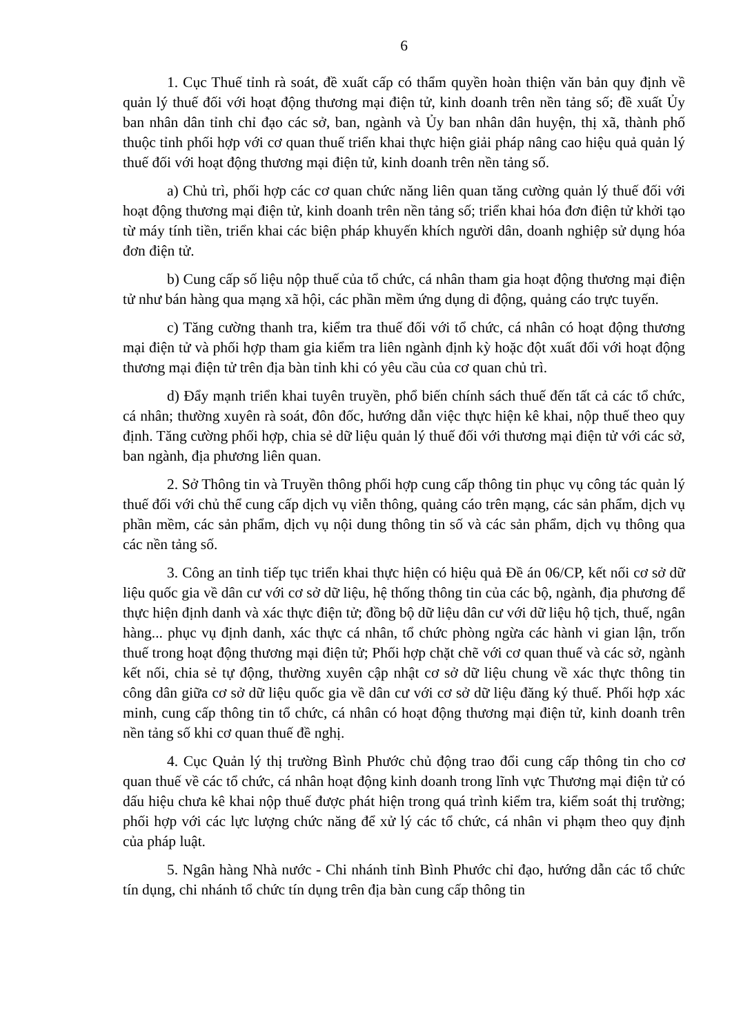6
1. Cục Thuế tỉnh rà soát, đề xuất cấp có thẩm quyền hoàn thiện văn bản quy định về quản lý thuế đối với hoạt động thương mại điện tử, kinh doanh trên nền tảng số; đề xuất Ủy ban nhân dân tỉnh chỉ đạo các sở, ban, ngành và Ủy ban nhân dân huyện, thị xã, thành phố thuộc tỉnh phối hợp với cơ quan thuế triển khai thực hiện giải pháp nâng cao hiệu quả quản lý thuế đối với hoạt động thương mại điện tử, kinh doanh trên nền tảng số.
a) Chủ trì, phối hợp các cơ quan chức năng liên quan tăng cường quản lý thuế đối với hoạt động thương mại điện tử, kinh doanh trên nền tảng số; triển khai hóa đơn điện tử khởi tạo từ máy tính tiền, triển khai các biện pháp khuyến khích người dân, doanh nghiệp sử dụng hóa đơn điện tử.
b) Cung cấp số liệu nộp thuế của tổ chức, cá nhân tham gia hoạt động thương mại điện tử như bán hàng qua mạng xã hội, các phần mềm ứng dụng di động, quảng cáo trực tuyến.
c) Tăng cường thanh tra, kiểm tra thuế đối với tổ chức, cá nhân có hoạt động thương mại điện tử và phối hợp tham gia kiểm tra liên ngành định kỳ hoặc đột xuất đối với hoạt động thương mại điện tử trên địa bàn tỉnh khi có yêu cầu của cơ quan chủ trì.
d) Đẩy mạnh triển khai tuyên truyền, phổ biến chính sách thuế đến tất cả các tổ chức, cá nhân; thường xuyên rà soát, đôn đốc, hướng dẫn việc thực hiện kê khai, nộp thuế theo quy định. Tăng cường phối hợp, chia sẻ dữ liệu quản lý thuế đối với thương mại điện tử với các sở, ban ngành, địa phương liên quan.
2. Sở Thông tin và Truyền thông phối hợp cung cấp thông tin phục vụ công tác quản lý thuế đối với chủ thể cung cấp dịch vụ viễn thông, quảng cáo trên mạng, các sản phẩm, dịch vụ phần mềm, các sản phẩm, dịch vụ nội dung thông tin số và các sản phẩm, dịch vụ thông qua các nền tảng số.
3. Công an tỉnh tiếp tục triển khai thực hiện có hiệu quả Đề án 06/CP, kết nối cơ sở dữ liệu quốc gia về dân cư với cơ sở dữ liệu, hệ thống thông tin của các bộ, ngành, địa phương để thực hiện định danh và xác thực điện tử; đồng bộ dữ liệu dân cư với dữ liệu hộ tịch, thuế, ngân hàng... phục vụ định danh, xác thực cá nhân, tổ chức phòng ngừa các hành vi gian lận, trốn thuế trong hoạt động thương mại điện tử; Phối hợp chặt chẽ với cơ quan thuế và các sở, ngành kết nối, chia sẻ tự động, thường xuyên cập nhật cơ sở dữ liệu chung về xác thực thông tin công dân giữa cơ sở dữ liệu quốc gia về dân cư với cơ sở dữ liệu đăng ký thuế. Phối hợp xác minh, cung cấp thông tin tổ chức, cá nhân có hoạt động thương mại điện tử, kinh doanh trên nền tảng số khi cơ quan thuế đề nghị.
4. Cục Quản lý thị trường Bình Phước chủ động trao đổi cung cấp thông tin cho cơ quan thuế về các tổ chức, cá nhân hoạt động kinh doanh trong lĩnh vực Thương mại điện tử có dấu hiệu chưa kê khai nộp thuế được phát hiện trong quá trình kiểm tra, kiểm soát thị trường; phối hợp với các lực lượng chức năng để xử lý các tổ chức, cá nhân vi phạm theo quy định của pháp luật.
5. Ngân hàng Nhà nước - Chi nhánh tỉnh Bình Phước chỉ đạo, hướng dẫn các tổ chức tín dụng, chi nhánh tổ chức tín dụng trên địa bàn cung cấp thông tin